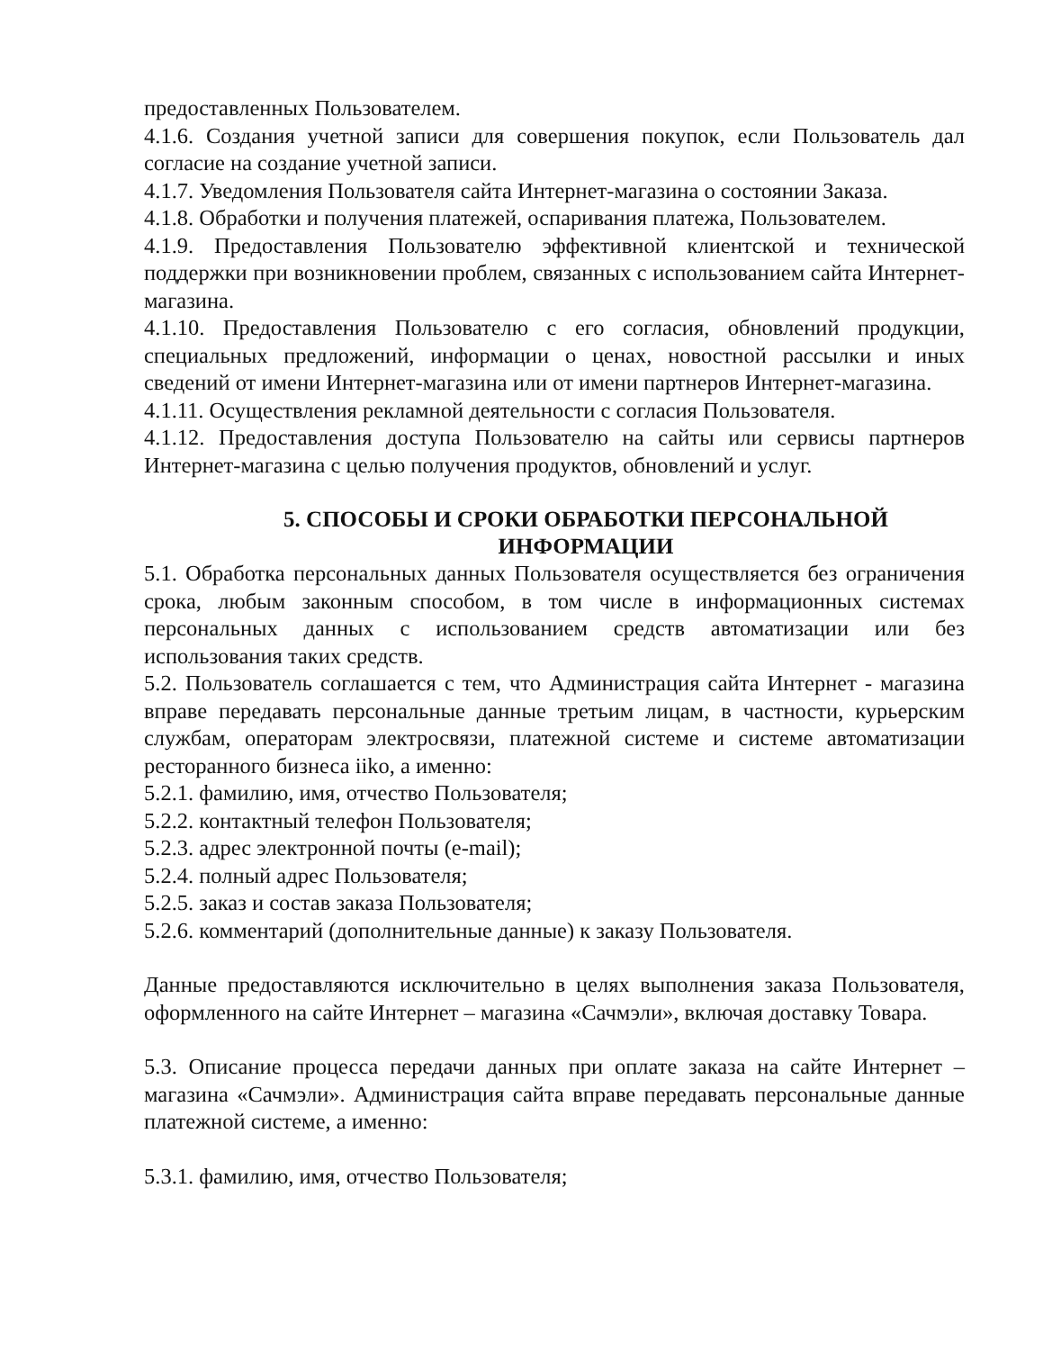предоставленных Пользователем.
4.1.6. Создания учетной записи для совершения покупок, если Пользователь дал согласие на создание учетной записи.
4.1.7. Уведомления Пользователя сайта Интернет-магазина о состоянии Заказа.
4.1.8. Обработки и получения платежей, оспаривания платежа, Пользователем.
4.1.9. Предоставления Пользователю эффективной клиентской и технической поддержки при возникновении проблем, связанных с использованием сайта Интернет-магазина.
4.1.10. Предоставления Пользователю с его согласия, обновлений продукции, специальных предложений, информации о ценах, новостной рассылки и иных сведений от имени Интернет-магазина или от имени партнеров Интернет-магазина.
4.1.11. Осуществления рекламной деятельности с согласия Пользователя.
4.1.12. Предоставления доступа Пользователю на сайты или сервисы партнеров Интернет-магазина с целью получения продуктов, обновлений и услуг.
5. СПОСОБЫ И СРОКИ ОБРАБОТКИ ПЕРСОНАЛЬНОЙ ИНФОРМАЦИИ
5.1. Обработка персональных данных Пользователя осуществляется без ограничения срока, любым законным способом, в том числе в информационных системах персональных данных с использованием средств автоматизации или без использования таких средств.
5.2. Пользователь соглашается с тем, что Администрация сайта Интернет - магазина вправе передавать персональные данные третьим лицам, в частности, курьерским службам, операторам электросвязи, платежной системе и системе автоматизации ресторанного бизнеса iiko, а именно:
5.2.1. фамилию, имя, отчество Пользователя;
5.2.2. контактный телефон Пользователя;
5.2.3. адрес электронной почты (e-mail);
5.2.4. полный адрес Пользователя;
5.2.5. заказ и состав заказа Пользователя;
5.2.6. комментарий (дополнительные данные) к заказу Пользователя.
Данные предоставляются исключительно в целях выполнения заказа Пользователя, оформленного на сайте Интернет – магазина «Сачмэли», включая доставку Товара.
5.3. Описание процесса передачи данных при оплате заказа на сайте Интернет – магазина «Сачмэли». Администрация сайта вправе передавать персональные данные платежной системе, а именно:
5.3.1. фамилию, имя, отчество Пользователя;